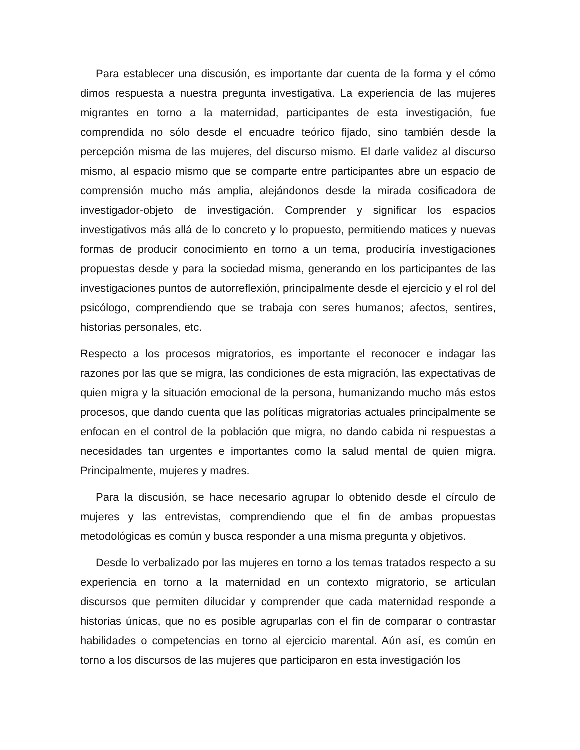Para establecer una discusión, es importante dar cuenta de la forma y el cómo dimos respuesta a nuestra pregunta investigativa. La experiencia de las mujeres migrantes en torno a la maternidad, participantes de esta investigación, fue comprendida no sólo desde el encuadre teórico fijado, sino también desde la percepción misma de las mujeres, del discurso mismo. El darle validez al discurso mismo, al espacio mismo que se comparte entre participantes abre un espacio de comprensión mucho más amplia, alejándonos desde la mirada cosificadora de investigador-objeto de investigación. Comprender y significar los espacios investigativos más allá de lo concreto y lo propuesto, permitiendo matices y nuevas formas de producir conocimiento en torno a un tema, produciría investigaciones propuestas desde y para la sociedad misma, generando en los participantes de las investigaciones puntos de autorreflexión, principalmente desde el ejercicio y el rol del psicólogo, comprendiendo que se trabaja con seres humanos; afectos, sentires, historias personales, etc.
Respecto a los procesos migratorios, es importante el reconocer e indagar las razones por las que se migra, las condiciones de esta migración, las expectativas de quien migra y la situación emocional de la persona, humanizando mucho más estos procesos, que dando cuenta que las políticas migratorias actuales principalmente se enfocan en el control de la población que migra, no dando cabida ni respuestas a necesidades tan urgentes e importantes como la salud mental de quien migra. Principalmente, mujeres y madres.
Para la discusión, se hace necesario agrupar lo obtenido desde el círculo de mujeres y las entrevistas, comprendiendo que el fin de ambas propuestas metodológicas es común y busca responder a una misma pregunta y objetivos.
Desde lo verbalizado por las mujeres en torno a los temas tratados respecto a su experiencia en torno a la maternidad en un contexto migratorio, se articulan discursos que permiten dilucidar y comprender que cada maternidad responde a historias únicas, que no es posible agruparlas con el fin de comparar o contrastar habilidades o competencias en torno al ejercicio marental. Aún así, es común en torno a los discursos de las mujeres que participaron en esta investigación los